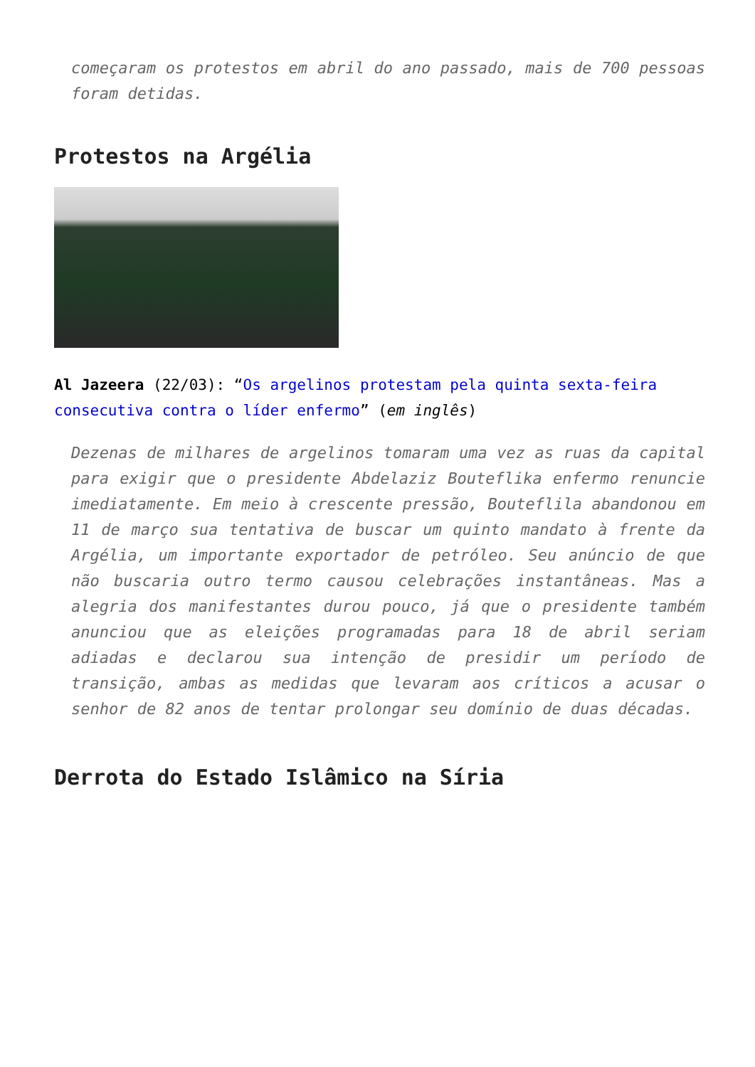começaram os protestos em abril do ano passado, mais de 700 pessoas foram detidas.
Protestos na Argélia
Al Jazeera (22/03): “Os argelinos protestam pela quinta sexta-feira consecutiva contra o líder enfermo” (em inglês)
Dezenas de milhares de argelinos tomaram uma vez as ruas da capital para exigir que o presidente Abdelaziz Bouteflika enfermo renuncie imediatamente. Em meio à crescente pressão, Bouteflila abandonou em 11 de março sua tentativa de buscar um quinto mandato à frente da Argélia, um importante exportador de petróleo. Seu anúncio de que não buscaria outro termo causou celebrações instantâneas. Mas a alegria dos manifestantes durou pouco, já que o presidente também anunciou que as eleições programadas para 18 de abril seriam adiadas e declarou sua intenção de presidir um período de transição, ambas as medidas que levaram aos críticos a acusar o senhor de 82 anos de tentar prolongar seu domínio de duas décadas.
Derrota do Estado Islâmico na Síria